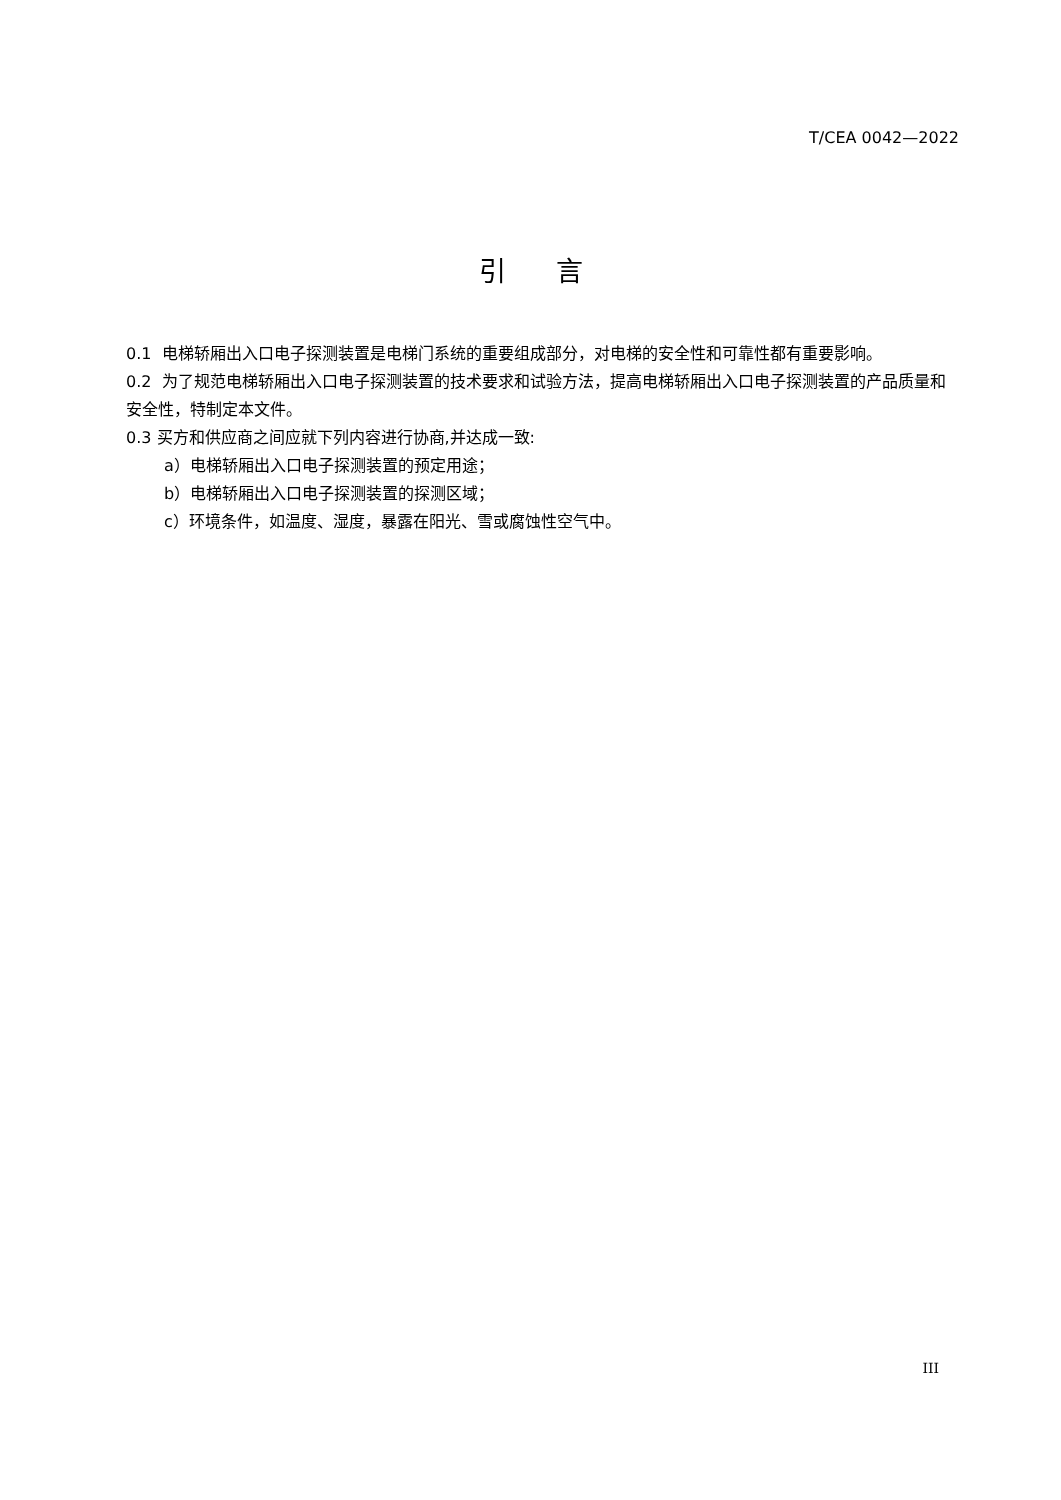T/CEA 0042—2022
引言
0.1 电梯轿厢出入口电子探测装置是电梯门系统的重要组成部分，对电梯的安全性和可靠性都有重要影响。
0.2 为了规范电梯轿厢出入口电子探测装置的技术要求和试验方法，提高电梯轿厢出入口电子探测装置的产品质量和安全性，特制定本文件。
0.3 买方和供应商之间应就下列内容进行协商,并达成一致:
a）电梯轿厢出入口电子探测装置的预定用途；
b）电梯轿厢出入口电子探测装置的探测区域；
c）环境条件，如温度、湿度，暴露在阳光、雪或腐蚀性空气中。
III